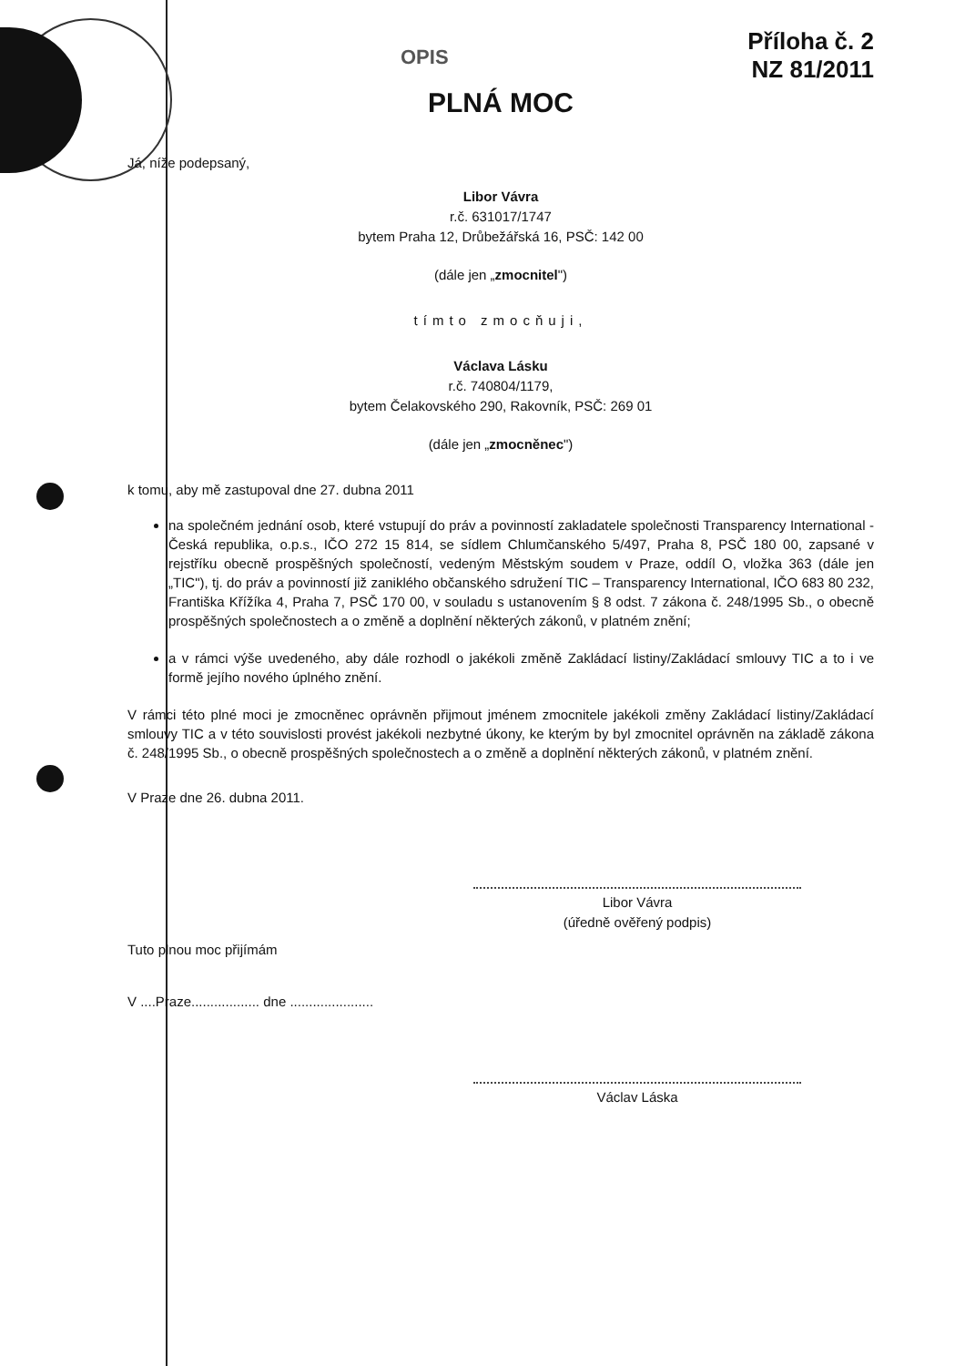OPIS
Příloha č. 2
NZ 81/2011
PLNÁ MOC
Já, níže podepsaný,
Libor Vávra
r.č. 631017/1747
bytem Praha 12, Drůbežářská 16, PSČ: 142 00
(dále jen „zmocnitel")
tímto zmocňuji,
Václava Lásku
r.č. 740804/1179,
bytem Čelakovského 290, Rakovník, PSČ: 269 01
(dále jen „zmocněnec")
k tomu, aby mě zastupoval dne 27. dubna 2011
na společném jednání osob, které vstupují do práv a povinností zakladatele společnosti Transparency International - Česká republika, o.p.s., IČO 272 15 814, se sídlem Chlumčanského 5/497, Praha 8, PSČ 180 00, zapsané v rejstříku obecně prospěšných společností, vedeným Městským soudem v Praze, oddíl O, vložka 363 (dále jen „TIC"), tj. do práv a povinností již zaniklého občanského sdružení TIC – Transparency International, IČO 683 80 232, Františka Křížíka 4, Praha 7, PSČ 170 00, v souladu s ustanovením § 8 odst. 7 zákona č. 248/1995 Sb., o obecně prospěšných společnostech a o změně a doplnění některých zákonů, v platném znění;
a v rámci výše uvedeného, aby dále rozhodl o jakékoli změně Zakládací listiny/Zakládací smlouvy TIC a to i ve formě jejího nového úplného znění.
V rámci této plné moci je zmocněnec oprávněn přijmout jménem zmocnitele jakékoli změny Zakládací listiny/Zakládací smlouvy TIC a v této souvislosti provést jakékoli nezbytné úkony, ke kterým by byl zmocnitel oprávněn na základě zákona č. 248/1995 Sb., o obecně prospěšných společnostech a o změně a doplnění některých zákonů, v platném znění.
V Praze dne 26. dubna 2011.
Libor Vávra
(úředně ověřený podpis)
Tuto plnou moc přijímám
V ....Praze.................. dne ......................
Václav Láska